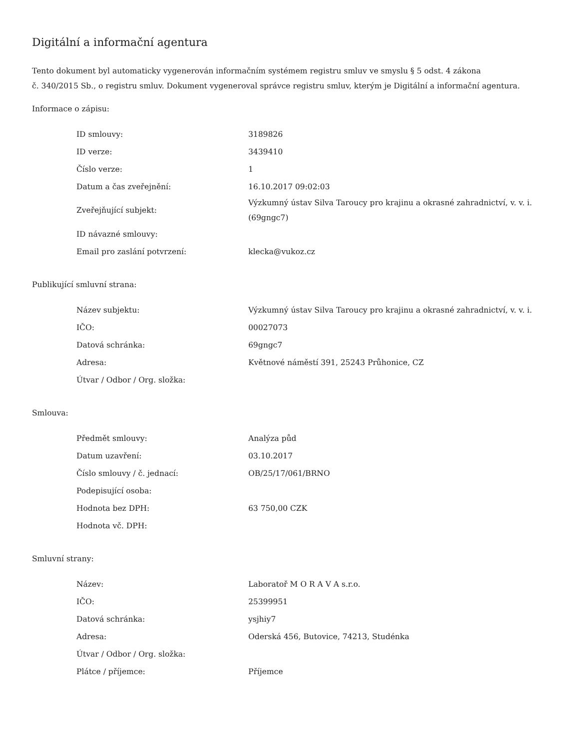Digitální a informační agentura
Tento dokument byl automaticky vygenerován informačním systémem registru smluv ve smyslu § 5 odst. 4 zákona
č. 340/2015 Sb., o registru smluv. Dokument vygeneroval správce registru smluv, kterým je Digitální a informační agentura.
Informace o zápisu:
| ID smlouvy: | 3189826 |
| ID verze: | 3439410 |
| Číslo verze: | 1 |
| Datum a čas zveřejnění: | 16.10.2017 09:02:03 |
| Zveřejňující subjekt: | Výzkumný ústav Silva Taroucy pro krajinu a okrasné zahradnictví, v. v. i. (69gngc7) |
| ID návazné smlouvy: | |
| Email pro zaslání potvrzení: | klecka@vukoz.cz |
Publikující smluvní strana:
| Název subjektu: | Výzkumný ústav Silva Taroucy pro krajinu a okrasné zahradnictví, v. v. i. |
| IČO: | 00027073 |
| Datová schránka: | 69gngc7 |
| Adresa: | Květnové náměstí 391, 25243 Průhonice, CZ |
| Útvar / Odbor / Org. složka: | |
Smlouva:
| Předmět smlouvy: | Analýza půd |
| Datum uzavření: | 03.10.2017 |
| Číslo smlouvy / č. jednací: | OB/25/17/061/BRNO |
| Podepisující osoba: | |
| Hodnota bez DPH: | 63 750,00 CZK |
| Hodnota vč. DPH: | |
Smluvní strany:
| Název: | Laboratoř M O R A V A s.r.o. |
| IČO: | 25399951 |
| Datová schránka: | ysjhiy7 |
| Adresa: | Oderská 456, Butovice, 74213, Studénka |
| Útvar / Odbor / Org. složka: | |
| Plátce / příjemce: | Příjemce |